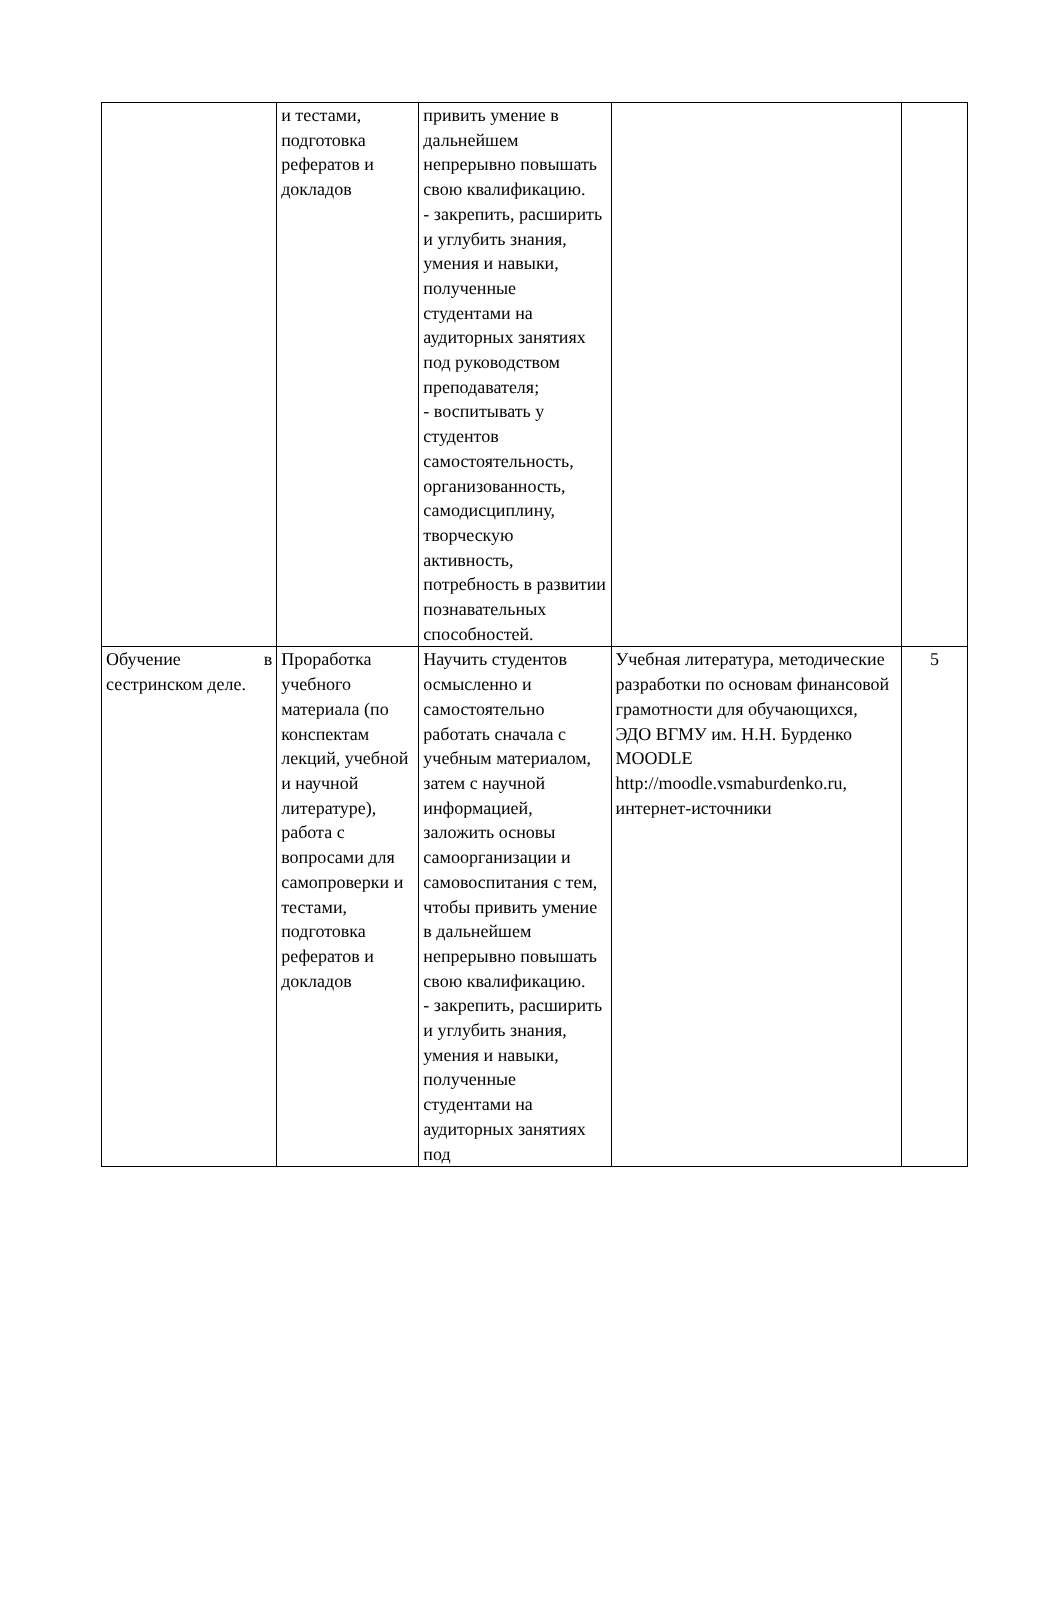| | и тестами, подготовка рефератов и докладов | привить умение в дальнейшем непрерывно повышать свою квалификацию. - закрепить, расширить и углубить знания, умения и навыки, полученные студентами на аудиторных занятиях под руководством преподавателя; - воспитывать у студентов самостоятельность, организованность, самодисциплину, творческую активность, потребность в развитии познавательных способностей. | | |
| Обучение в сестринском деле. | Проработка учебного материала (по конспектам лекций, учебной и научной литературе), работа с вопросами для самопроверки и тестами, подготовка рефератов и докладов | Научить студентов осмысленно и самостоятельно работать сначала с учебным материалом, затем с научной информацией, заложить основы самоорганизации и самовоспитания с тем, чтобы привить умение в дальнейшем непрерывно повышать свою квалификацию. - закрепить, расширить и углубить знания, умения и навыки, полученные студентами на аудиторных занятиях под | Учебная литература, методические разработки по основам финансовой грамотности для обучающихся, ЭДО ВГМУ им. Н.Н. Бурденко MOODLE http://moodle.vsmaburdenko.ru, интернет-источники | 5 |